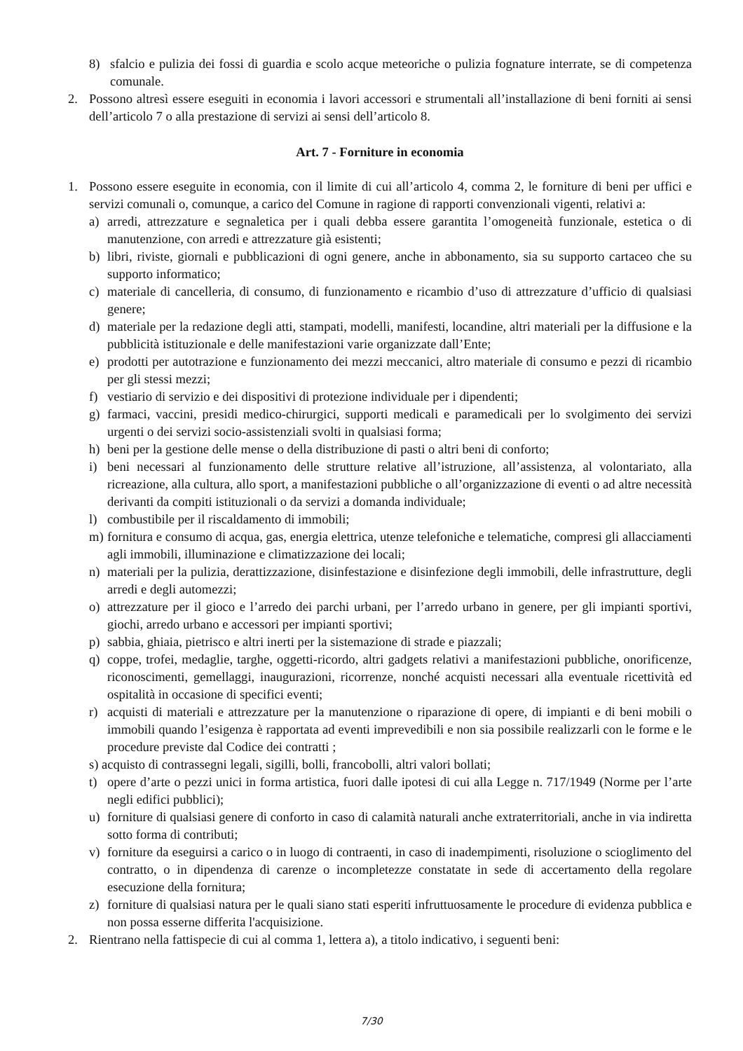8) sfalcio e pulizia dei fossi di guardia e scolo acque meteoriche o pulizia fognature interrate, se di competenza comunale.
2. Possono altresì essere eseguiti in economia i lavori accessori e strumentali all’installazione di beni forniti ai sensi dell’articolo 7 o alla prestazione di servizi ai sensi dell’articolo 8.
Art. 7 - Forniture in economia
1. Possono essere eseguite in economia, con il limite di cui all’articolo 4, comma 2, le forniture di beni per uffici e servizi comunali o, comunque, a carico del Comune in ragione di rapporti convenzionali vigenti, relativi a:
a) arredi, attrezzature e segnaletica per i quali debba essere garantita l’omogeneità funzionale, estetica o di manutenzione, con arredi e attrezzature già esistenti;
b) libri, riviste, giornali e pubblicazioni di ogni genere, anche in abbonamento, sia su supporto cartaceo che su supporto informatico;
c) materiale di cancelleria, di consumo, di funzionamento e ricambio d’uso di attrezzature d’ufficio di qualsiasi genere;
d) materiale per la redazione degli atti, stampati, modelli, manifesti, locandine, altri materiali per la diffusione e la pubblicità istituzionale e delle manifestazioni varie organizzate dall’Ente;
e) prodotti per autotrazione e funzionamento dei mezzi meccanici, altro materiale di consumo e pezzi di ricambio per gli stessi mezzi;
f) vestiario di servizio e dei dispositivi di protezione individuale per i dipendenti;
g) farmaci, vaccini, presidi medico-chirurgici, supporti medicali e paramedicali per lo svolgimento dei servizi urgenti o dei servizi socio-assistenziali svolti in qualsiasi forma;
h) beni per la gestione delle mense o della distribuzione di pasti o altri beni di conforto;
i) beni necessari al funzionamento delle strutture relative all’istruzione, all’assistenza, al volontariato, alla ricreazione, alla cultura, allo sport, a manifestazioni pubbliche o all’organizzazione di eventi o ad altre necessità derivanti da compiti istituzionali o da servizi a domanda individuale;
l) combustibile per il riscaldamento di immobili;
m) fornitura e consumo di acqua, gas, energia elettrica, utenze telefoniche e telematiche, compresi gli allacciamenti agli immobili, illuminazione e climatizzazione dei locali;
n) materiali per la pulizia, derattizzazione, disinfestazione e disinfezione degli immobili, delle infrastrutture, degli arredi e degli automezzi;
o) attrezzature per il gioco e l’arredo dei parchi urbani, per l’arredo urbano in genere, per gli impianti sportivi, giochi, arredo urbano e accessori per impianti sportivi;
p) sabbia, ghiaia, pietrisco e altri inerti per la sistemazione di strade e piazzali;
q) coppe, trofei, medaglie, targhe, oggetti-ricordo, altri gadgets relativi a manifestazioni pubbliche, onorificenze, riconoscimenti, gemellaggi, inaugurazioni, ricorrenze, nonché acquisti necessari alla eventuale ricettività ed ospitalità in occasione di specifici eventi;
r) acquisti di materiali e attrezzature per la manutenzione o riparazione di opere, di impianti e di beni mobili o immobili quando l’esigenza è rapportata ad eventi imprevedibili e non sia possibile realizzarli con le forme e le procedure previste dal Codice dei contratti ;
s) acquisto di contrassegni legali, sigilli, bolli, francobolli, altri valori bollati;
t) opere d’arte o pezzi unici in forma artistica, fuori dalle ipotesi di cui alla Legge n. 717/1949 (Norme per l’arte negli edifici pubblici);
u) forniture di qualsiasi genere di conforto in caso di calamità naturali anche extraterritoriali, anche in via indiretta sotto forma di contributi;
v) forniture da eseguirsi a carico o in luogo di contraenti, in caso di inadempimenti, risoluzione o scioglimento del contratto, o in dipendenza di carenze o incompletezze constatate in sede di accertamento della regolare esecuzione della fornitura;
z) forniture di qualsiasi natura per le quali siano stati esperiti infruttuosamente le procedure di evidenza pubblica e non possa esserne differita l'acquisizione.
2. Rientrano nella fattispecie di cui al comma 1, lettera a), a titolo indicativo, i seguenti beni:
7/30